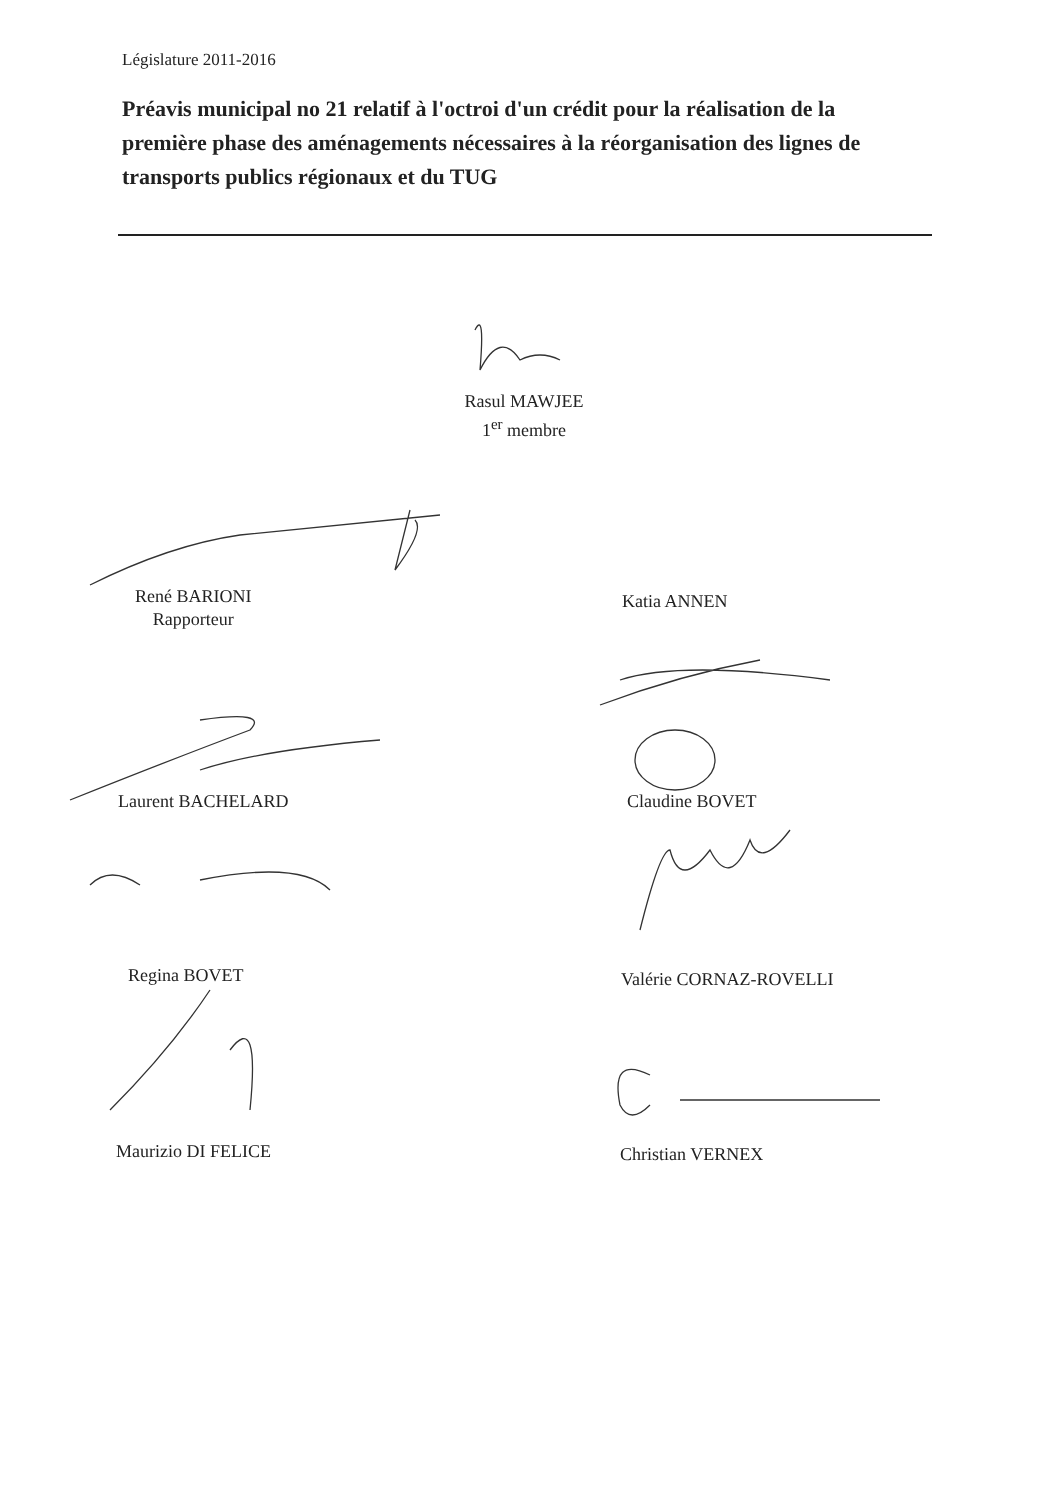Législature 2011-2016
Préavis municipal no 21 relatif à l'octroi d'un crédit pour la réalisation de la première phase des aménagements nécessaires à la réorganisation des lignes de transports publics régionaux et du TUG
Rasul MAWJEE
1<sup>er</sup> membre
René BARIONI
Rapporteur
Katia ANNEN
Laurent BACHELARD Claudine BOVET
Regina BOVET Valérie CORNAZ-ROVELLI
Maurizio DI FELICE Christian VERNEX